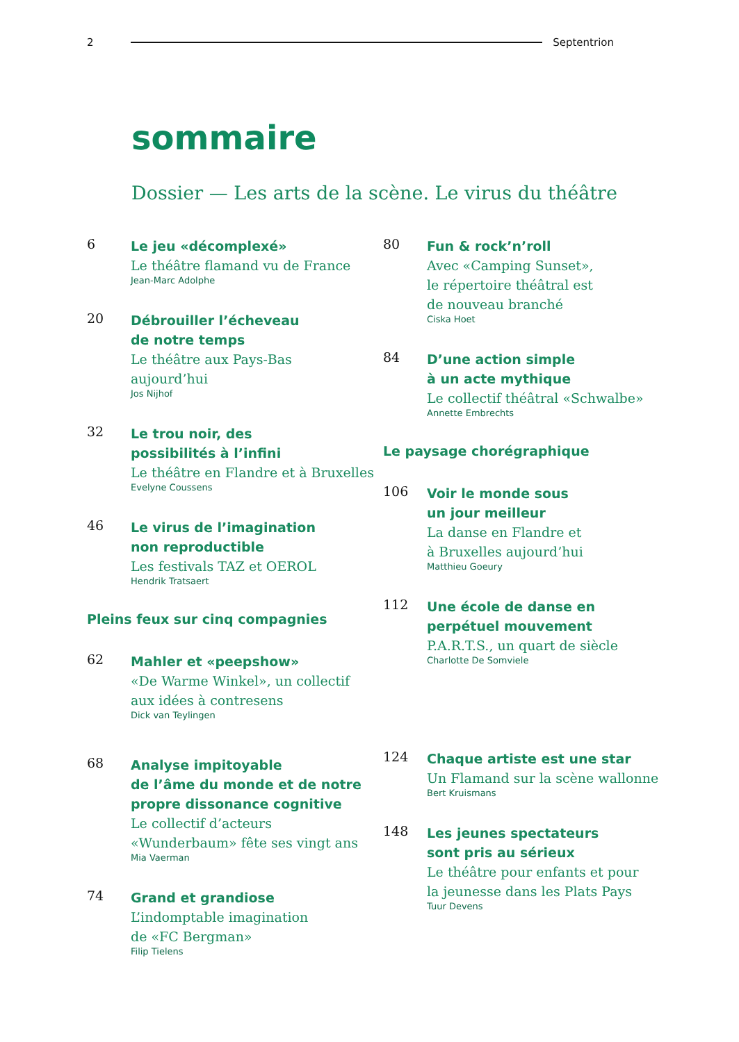2 Septentrion
sommaire
Dossier — Les arts de la scène. Le virus du théâtre
6
Le jeu «décomplexé»
Le théâtre flamand vu de France
Jean-Marc Adolphe
20
Débrouiller l’écheveau
de notre temps
Le théâtre aux Pays-Bas
aujourd’hui
Jos Nijhof
32
Le trou noir, des
possibilités à l’infini
Le théâtre en Flandre et à Bruxelles
Evelyne Coussens
46
Le virus de l’imagination
non reproductible
Les festivals TAZ et OEROL
Hendrik Tratsaert
Pleins feux sur cinq compagnies
62
Mahler et «peepshow»
«De Warme Winkel», un collectif
aux idées à contresens
Dick van Teylingen
68
Analyse impitoyable
de l’âme du monde et de notre
propre dissonance cognitive
Le collectif d’acteurs
«Wunderbaum» fête ses vingt ans
Mia Vaerman
74
Grand et grandiose
L’indomptable imagination
de «FC Bergman»
Filip Tielens
80
Fun & rock’n’roll
Avec «Camping Sunset»,
le répertoire théâtral est
de nouveau branché
Ciska Hoet
84
D’une action simple
à un acte mythique
Le collectif théâtral «Schwalbe»
Annette Embrechts
Le paysage chorégraphique
106
Voir le monde sous
un jour meilleur
La danse en Flandre et
à Bruxelles aujourd’hui
Matthieu Goeury
112
Une école de danse en
perpétuel mouvement
P.A.R.T.S., un quart de siècle
Charlotte De Somviele
124
Chaque artiste est une star
Un Flamand sur la scène wallonne
Bert Kruismans
148
Les jeunes spectateurs
sont pris au sérieux
Le théâtre pour enfants et pour
la jeunesse dans les Plats Pays
Tuur Devens